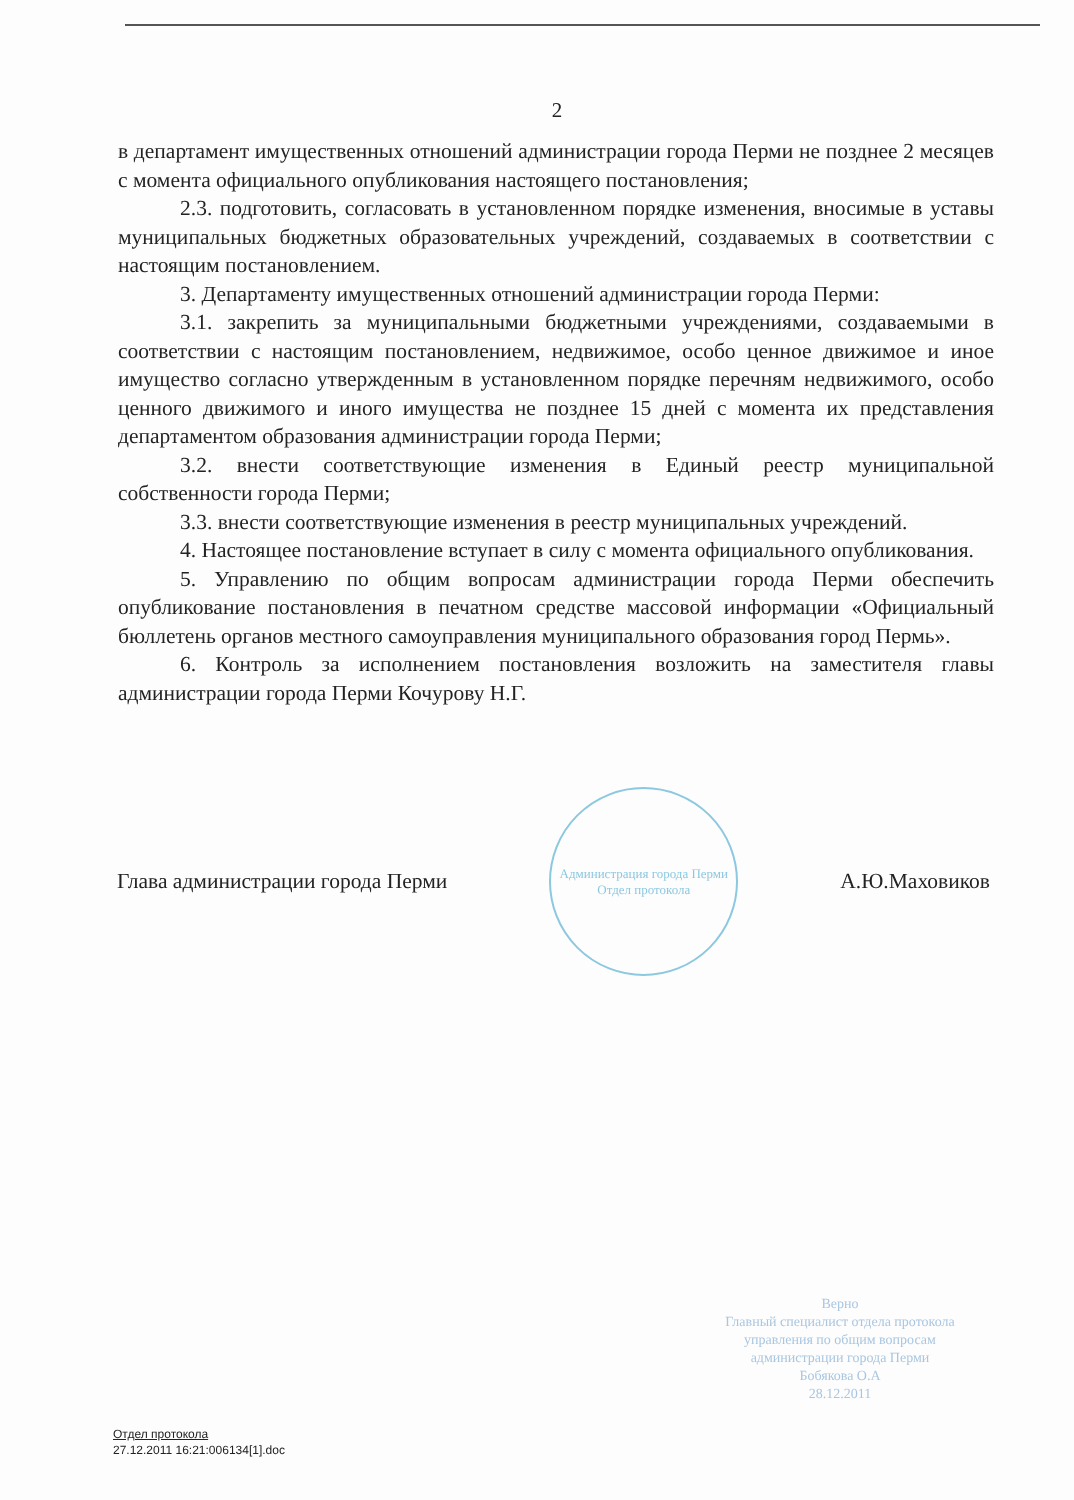2
в департамент имущественных отношений администрации города Перми не позднее 2 месяцев с момента официального опубликования настоящего постановления;
2.3. подготовить, согласовать в установленном порядке изменения, вносимые в уставы муниципальных бюджетных образовательных учреждений, создаваемых в соответствии с настоящим постановлением.
3. Департаменту имущественных отношений администрации города Перми:
3.1. закрепить за муниципальными бюджетными учреждениями, создаваемыми в соответствии с настоящим постановлением, недвижимое, особо ценное движимое и иное имущество согласно утвержденным в установленном порядке перечням недвижимого, особо ценного движимого и иного имущества не позднее 15 дней с момента их представления департаментом образования администрации города Перми;
3.2. внести соответствующие изменения в Единый реестр муниципальной собственности города Перми;
3.3. внести соответствующие изменения в реестр муниципальных учреждений.
4. Настоящее постановление вступает в силу с момента официального опубликования.
5. Управлению по общим вопросам администрации города Перми обеспечить опубликование постановления в печатном средстве массовой информации «Официальный бюллетень органов местного самоуправления муниципального образования город Пермь».
6. Контроль за исполнением постановления возложить на заместителя главы администрации города Перми Кочурову Н.Г.
Глава администрации города Перми
Администрация города Перми
Отдел протокола
А.Ю.Маховиков
Верно
Главный специалист отдела протокола управления по общим вопросам администрации города Перми
Бобякова О.А
28.12.2011
Отдел протокола
27.12.2011 16:21:006134[1].doc